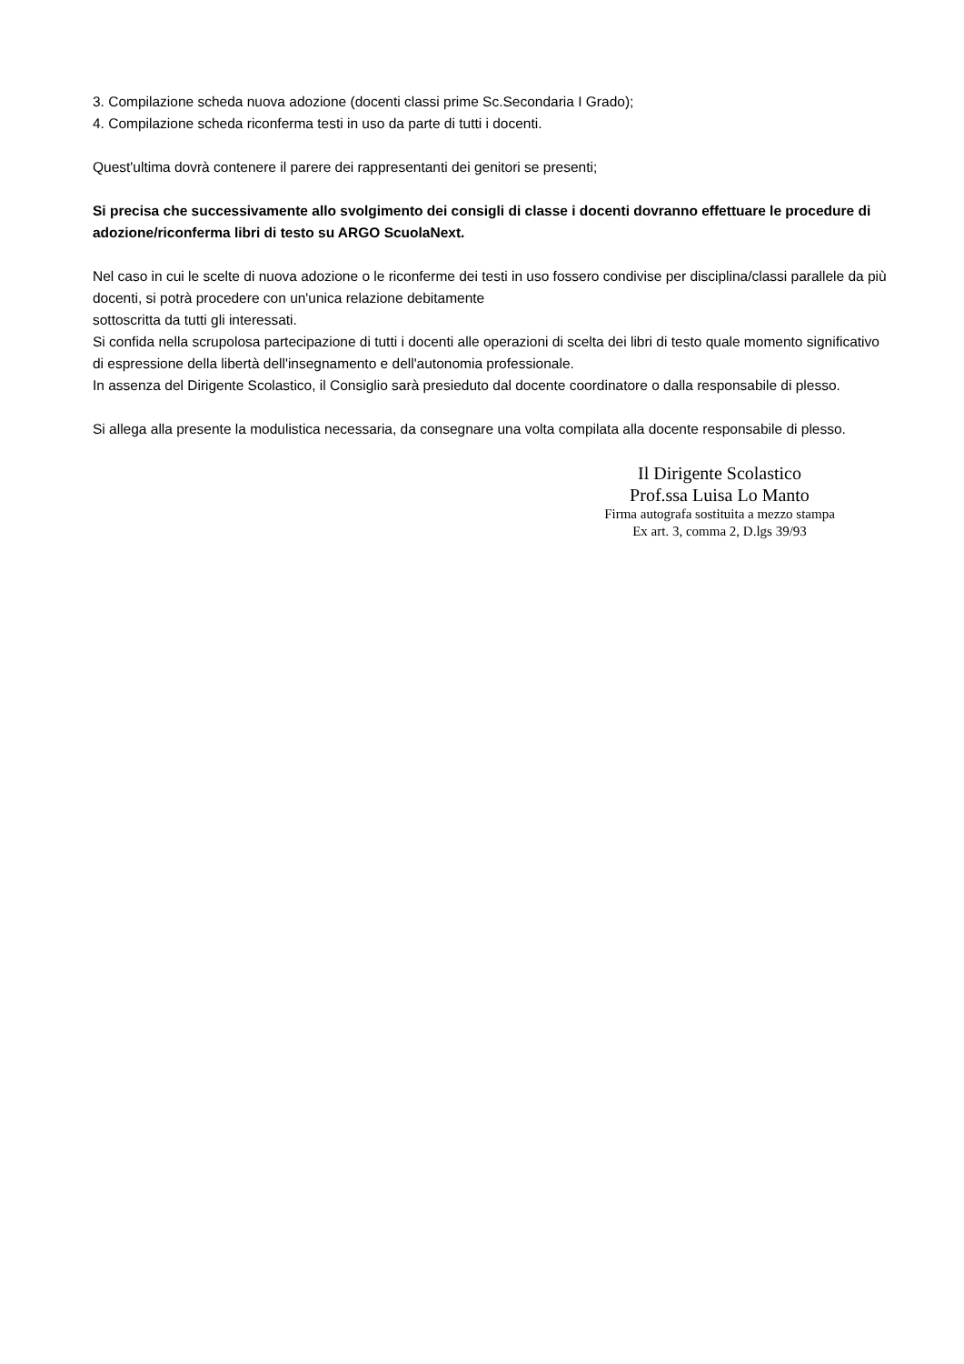3. Compilazione scheda nuova adozione (docenti classi prime Sc.Secondaria I Grado);
4. Compilazione scheda riconferma testi in uso da parte di tutti i docenti.
Quest'ultima dovrà contenere il parere dei rappresentanti dei genitori se presenti;
Si precisa che successivamente allo svolgimento dei consigli di classe i docenti dovranno effettuare le procedure di adozione/riconferma libri di testo su ARGO ScuolaNext.
Nel caso in cui le scelte di nuova adozione o le riconferme dei testi in uso fossero condivise per disciplina/classi parallele da più docenti, si potrà procedere con un'unica relazione debitamente
sottoscritta da tutti gli interessati.
Si confida nella scrupolosa partecipazione di tutti i docenti alle operazioni di scelta dei libri di testo quale momento significativo di espressione della libertà dell'insegnamento e dell'autonomia professionale.
In assenza del Dirigente Scolastico, il Consiglio sarà presieduto dal docente coordinatore o dalla responsabile di plesso.
Si allega alla presente la modulistica necessaria, da consegnare una volta compilata alla docente responsabile di plesso.
Il Dirigente Scolastico
Prof.ssa Luisa Lo Manto
Firma autografa sostituita a mezzo stampa
Ex art. 3, comma 2, D.lgs 39/93